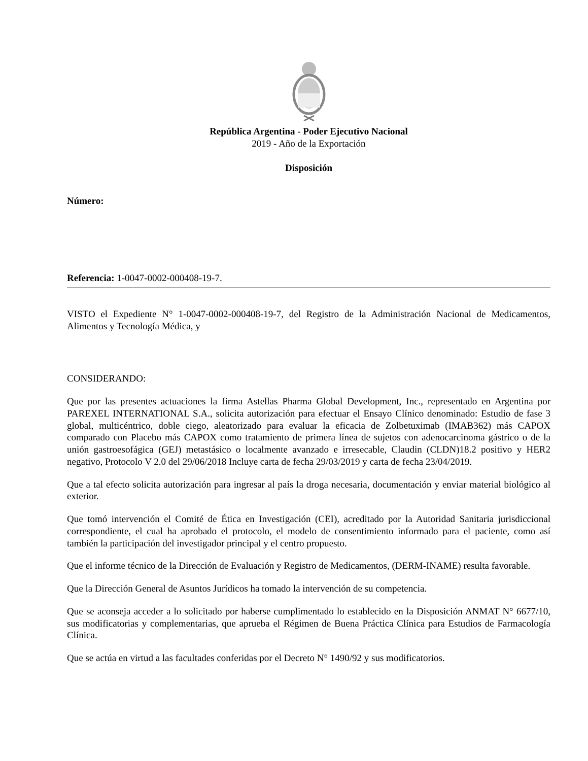República Argentina - Poder Ejecutivo Nacional
2019 - Año de la Exportación
Disposición
Número:
Referencia: 1-0047-0002-000408-19-7.
VISTO el Expediente N° 1-0047-0002-000408-19-7, del Registro de la Administración Nacional de Medicamentos, Alimentos y Tecnología Médica, y
CONSIDERANDO:
Que por las presentes actuaciones la firma Astellas Pharma Global Development, Inc., representado en Argentina por PAREXEL INTERNATIONAL S.A., solicita autorización para efectuar el Ensayo Clínico denominado: Estudio de fase 3 global, multicéntrico, doble ciego, aleatorizado para evaluar la eficacia de Zolbetuximab (IMAB362) más CAPOX comparado con Placebo más CAPOX como tratamiento de primera línea de sujetos con adenocarcinoma gástrico o de la unión gastroesofágica (GEJ) metastásico o localmente avanzado e irresecable, Claudin (CLDN)18.2 positivo y HER2 negativo, Protocolo V 2.0 del 29/06/2018 Incluye carta de fecha 29/03/2019 y carta de fecha 23/04/2019.
Que a tal efecto solicita autorización para ingresar al país la droga necesaria, documentación y enviar material biológico al exterior.
Que tomó intervención el Comité de Ética en Investigación (CEI), acreditado por la Autoridad Sanitaria jurisdiccional correspondiente, el cual ha aprobado el protocolo, el modelo de consentimiento informado para el paciente, como así también la participación del investigador principal y el centro propuesto.
Que el informe técnico de la Dirección de Evaluación y Registro de Medicamentos, (DERM-INAME) resulta favorable.
Que la Dirección General de Asuntos Jurídicos ha tomado la intervención de su competencia.
Que se aconseja acceder a lo solicitado por haberse cumplimentado lo establecido en la Disposición ANMAT N° 6677/10, sus modificatorias y complementarias, que aprueba el Régimen de Buena Práctica Clínica para Estudios de Farmacología Clínica.
Que se actúa en virtud a las facultades conferidas por el Decreto N° 1490/92 y sus modificatorios.